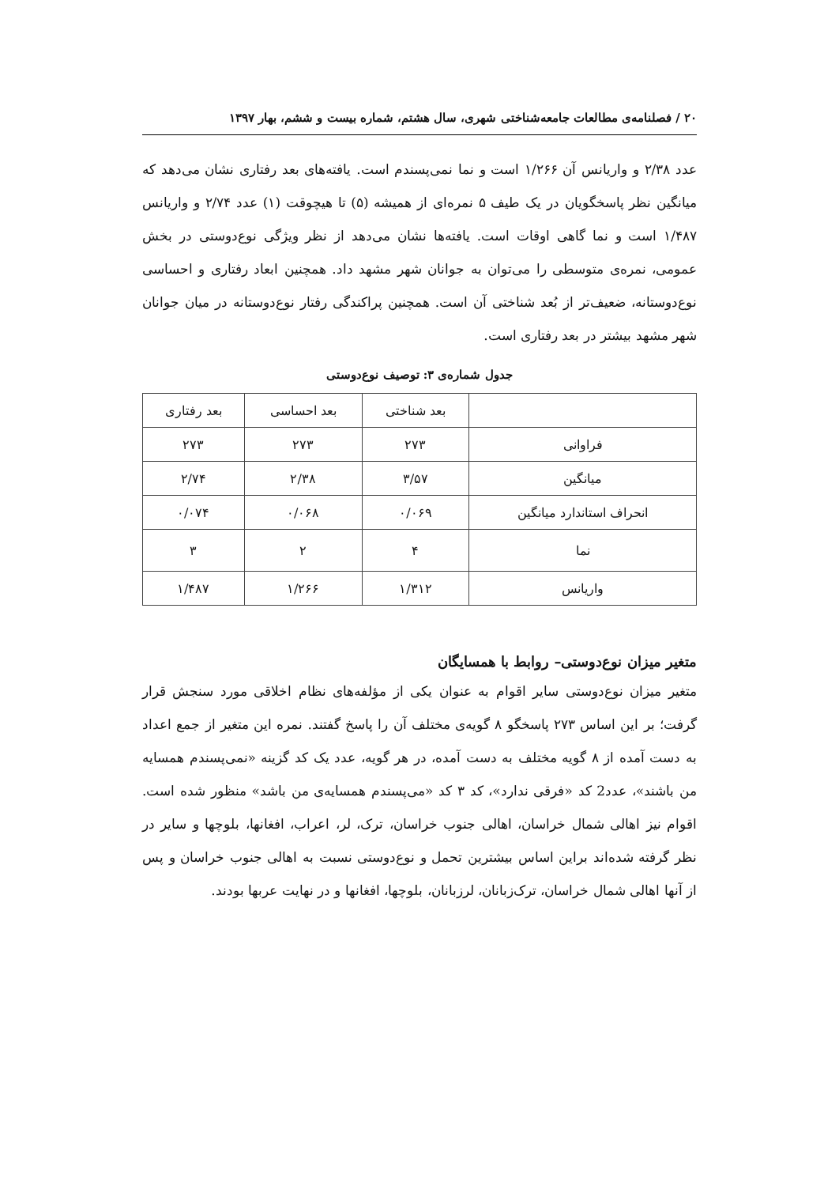۲۰ / فصلنامه‌ی مطالعات جامعه‌شناختی شهری، سال هشتم، شماره بیست و ششم، بهار ۱۳۹۷
عدد ۲/۳۸ و واریانس آن ۱/۲۶۶ است و نما نمی‌پسندم است. یافته‌های بعد رفتاری نشان می‌دهد که میانگین نظر پاسخگویان در یک طیف ۵ نمره‌ای از همیشه (۵) تا هیچوقت (۱) عدد ۲/۷۴ و واریانس ۱/۴۸۷ است و نما گاهی اوقات است. یافته‌ها نشان می‌دهد از نظر ویژگی نوع‌دوستی در بخش عمومی، نمره‌ی متوسطی را می‌توان به جوانان شهر مشهد داد. همچنین ابعاد رفتاری و احساسی نوع‌دوستانه، ضعیف‌تر از بُعد شناختی آن است. همچنین پراکندگی رفتار نوع‌دوستانه در میان جوانان شهر مشهد بیشتر در بعد رفتاری است.
جدول شماره‌ی ۳: توصیف نوع‌دوستی
| | بعد شناختی | بعد احساسی | بعد رفتاری |
| --- | --- | --- | --- |
| فراوانی | ۲۷۳ | ۲۷۳ | ۲۷۳ |
| میانگین | ۳/۵۷ | ۲/۳۸ | ۲/۷۴ |
| انحراف استاندارد میانگین | ۰/۰۶۹ | ۰/۰۶۸ | ۰/۰۷۴ |
| نما | ۴ | ۲ | ۳ |
| واریانس | ۱/۳۱۲ | ۱/۲۶۶ | ۱/۴۸۷ |
متغیر میزان نوع‌دوستی– روابط با همسایگان
متغیر میزان نوع‌دوستی سایر اقوام به عنوان یکی از مؤلفه‌های نظام اخلاقی مورد سنجش قرار گرفت؛ بر این اساس ۲۷۳ پاسخگو ۸ گویه‌ی مختلف آن را پاسخ گفتند. نمره این متغیر از جمع اعداد به دست آمده از ۸ گویه مختلف به دست آمده، در هر گویه، عدد یک کد گزینه «نمی‌پسندم همسایه من باشند»، عدد2 کد «فرقی ندارد»، کد ۳ کد «می‌پسندم همسایه‌ی من باشد» منظور شده است. اقوام نیز اهالی شمال خراسان، اهالی جنوب خراسان، ترک، لر، اعراب، افغانها، بلوچها و سایر در نظر گرفته شده‌اند براین اساس بیشترین تحمل و نوع‌دوستی نسبت به اهالی جنوب خراسان و پس از آنها اهالی شمال خراسان، ترک‌زبانان، لرزبانان، بلوچها، افغانها و در نهایت عربها بودند.